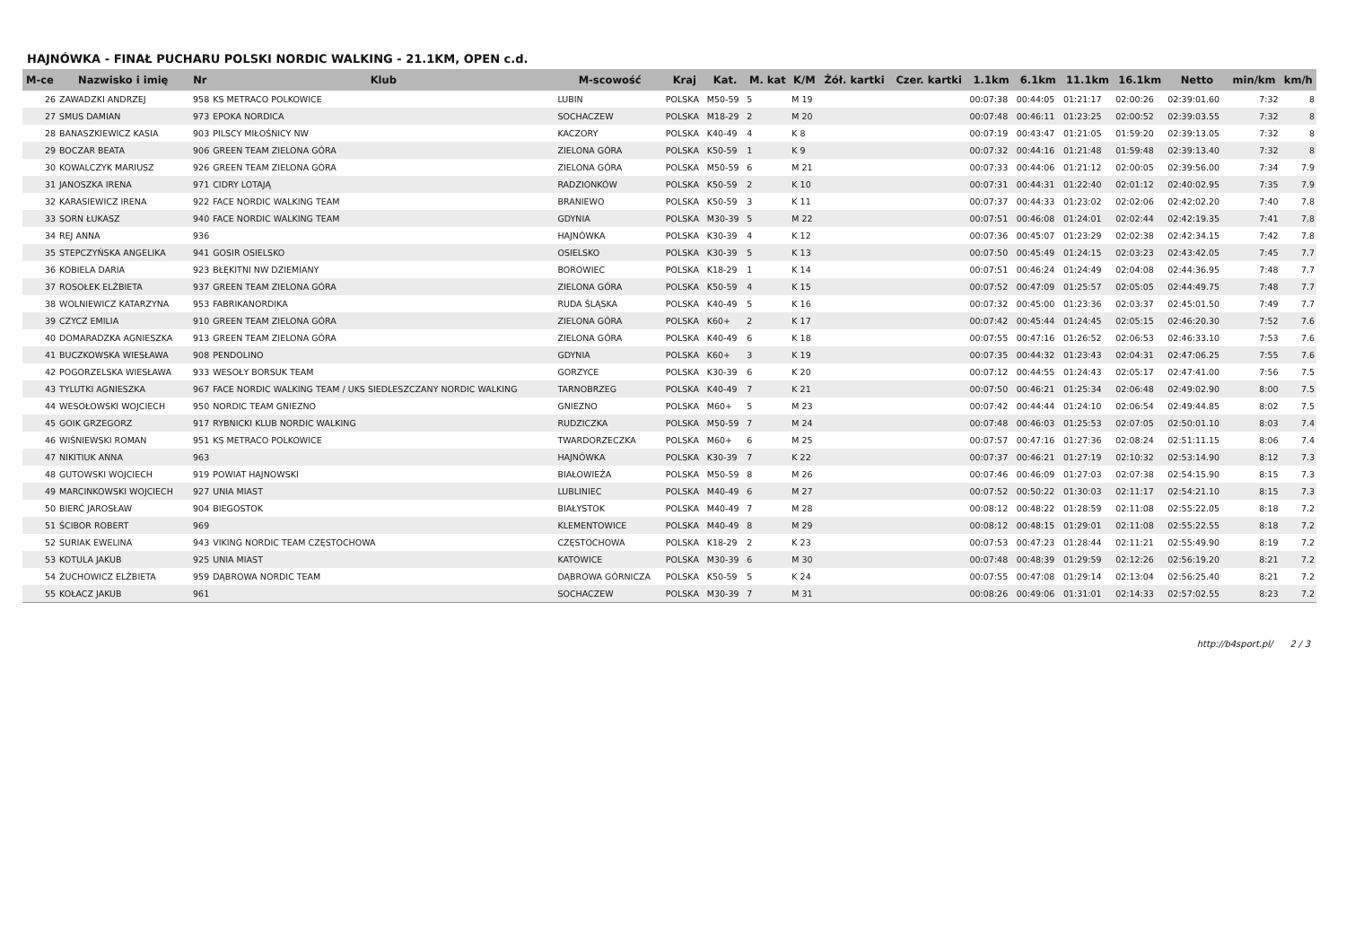HAJNÓWKA - FINAŁ PUCHARU POLSKI NORDIC WALKING - 21.1KM, OPEN c.d.
| M-ce | Nazwisko i imię | Nr | Klub | M-scowość | Kraj | Kat. | M. kat | K/M | Żół. kartki | Czer. kartki | 1.1km | 6.1km | 11.1km | 16.1km | Netto | min/km | km/h |
| --- | --- | --- | --- | --- | --- | --- | --- | --- | --- | --- | --- | --- | --- | --- | --- | --- | --- |
| 26 | ZAWADZKI ANDRZEJ | 958 | KS METRACO POLKOWICE | LUBIN | POLSKA | M50-59 | 5 | M 19 | | | 00:07:38 | 00:44:05 | 01:21:17 | 02:00:26 | 02:39:01.60 | 7:32 | 8 |
| 27 | SMUS DAMIAN | 973 | EPOKA NORDICA | SOCHACZEW | POLSKA | M18-29 | 2 | M 20 | | | 00:07:48 | 00:46:11 | 01:23:25 | 02:00:52 | 02:39:03.55 | 7:32 | 8 |
| 28 | BANASZKIEWICZ KASIA | 903 | PILSCY MIŁOŚNICY NW | KACZORY | POLSKA | K40-49 | 4 | K 8 | | | 00:07:19 | 00:43:47 | 01:21:05 | 01:59:20 | 02:39:13.05 | 7:32 | 8 |
| 29 | BOCZAR BEATA | 906 | GREEN TEAM ZIELONA GÓRA | ZIELONA GÓRA | POLSKA | K50-59 | 1 | K 9 | | | 00:07:32 | 00:44:16 | 01:21:48 | 01:59:48 | 02:39:13.40 | 7:32 | 8 |
| 30 | KOWALCZYK MARIUSZ | 926 | GREEN TEAM ZIELONA GÓRA | ZIELONA GÓRA | POLSKA | M50-59 | 6 | M 21 | | | 00:07:33 | 00:44:06 | 01:21:12 | 02:00:05 | 02:39:56.00 | 7:34 | 7.9 |
| 31 | JANOSZKA IRENA | 971 | CIDRY LOTAJĄ | RADZIONKÓW | POLSKA | K50-59 | 2 | K 10 | | | 00:07:31 | 00:44:31 | 01:22:40 | 02:01:12 | 02:40:02.95 | 7:35 | 7.9 |
| 32 | KARASIEWICZ IRENA | 922 | FACE NORDIC WALKING TEAM | BRANIEWO | POLSKA | K50-59 | 3 | K 11 | | | 00:07:37 | 00:44:33 | 01:23:02 | 02:02:06 | 02:42:02.20 | 7:40 | 7.8 |
| 33 | SORN ŁUKASZ | 940 | FACE NORDIC WALKING TEAM | GDYNIA | POLSKA | M30-39 | 5 | M 22 | | | 00:07:51 | 00:46:08 | 01:24:01 | 02:02:44 | 02:42:19.35 | 7:41 | 7.8 |
| 34 | REJ ANNA | 936 | | HAJNÓWKA | POLSKA | K30-39 | 4 | K 12 | | | 00:07:36 | 00:45:07 | 01:23:29 | 02:02:38 | 02:42:34.15 | 7:42 | 7.8 |
| 35 | STEPCZYŃSKA ANGELIKA | 941 | GOSIR OSIELSKO | OSIELSKO | POLSKA | K30-39 | 5 | K 13 | | | 00:07:50 | 00:45:49 | 01:24:15 | 02:03:23 | 02:43:42.05 | 7:45 | 7.7 |
| 36 | KOBIELA DARIA | 923 | BŁĘKITNI NW DZIEMIANY | BOROWIEC | POLSKA | K18-29 | 1 | K 14 | | | 00:07:51 | 00:46:24 | 01:24:49 | 02:04:08 | 02:44:36.95 | 7:48 | 7.7 |
| 37 | ROSOŁEK ELŻBIETA | 937 | GREEN TEAM ZIELONA GÓRA | ZIELONA GÓRA | POLSKA | K50-59 | 4 | K 15 | | | 00:07:52 | 00:47:09 | 01:25:57 | 02:05:05 | 02:44:49.75 | 7:48 | 7.7 |
| 38 | WOLNIEWICZ KATARZYNA | 953 | FABRIKANORDIKA | RUDA ŚLĄSKA | POLSKA | K40-49 | 5 | K 16 | | | 00:07:32 | 00:45:00 | 01:23:36 | 02:03:37 | 02:45:01.50 | 7:49 | 7.7 |
| 39 | CZYCZ EMILIA | 910 | GREEN TEAM ZIELONA GÓRA | ZIELONA GÓRA | POLSKA | K60+ | 2 | K 17 | | | 00:07:42 | 00:45:44 | 01:24:45 | 02:05:15 | 02:46:20.30 | 7:52 | 7.6 |
| 40 | DOMARADZKA AGNIESZKA | 913 | GREEN TEAM ZIELONA GÓRA | ZIELONA GÓRA | POLSKA | K40-49 | 6 | K 18 | | | 00:07:55 | 00:47:16 | 01:26:52 | 02:06:53 | 02:46:33.10 | 7:53 | 7.6 |
| 41 | BUCZKOWSKA WIESŁAWA | 908 | PENDOLINO | GDYNIA | POLSKA | K60+ | 3 | K 19 | | | 00:07:35 | 00:44:32 | 01:23:43 | 02:04:31 | 02:47:06.25 | 7:55 | 7.6 |
| 42 | POGORZELSKA WIESŁAWA | 933 | WESOŁY BORSUK TEAM | GORZYCE | POLSKA | K30-39 | 6 | K 20 | | | 00:07:12 | 00:44:55 | 01:24:43 | 02:05:17 | 02:47:41.00 | 7:56 | 7.5 |
| 43 | TYLUTKI AGNIESZKA | 967 | FACE NORDIC WALKING TEAM / UKS SIEDLESZCZANY NORDIC WALKING | TARNOBRZEG | POLSKA | K40-49 | 7 | K 21 | | | 00:07:50 | 00:46:21 | 01:25:34 | 02:06:48 | 02:49:02.90 | 8:00 | 7.5 |
| 44 | WESOŁOWSKI WOJCIECH | 950 | NORDIC TEAM GNIEZNO | GNIEZNO | POLSKA | M60+ | 5 | M 23 | | | 00:07:42 | 00:44:44 | 01:24:10 | 02:06:54 | 02:49:44.85 | 8:02 | 7.5 |
| 45 | GOIK GRZEGORZ | 917 | RYBNICKI KLUB NORDIC WALKING | RUDZICZKA | POLSKA | M50-59 | 7 | M 24 | | | 00:07:48 | 00:46:03 | 01:25:53 | 02:07:05 | 02:50:01.10 | 8:03 | 7.4 |
| 46 | WIŚNIEWSKI ROMAN | 951 | KS METRACO POLKOWICE | TWARDORZECZKA | POLSKA | M60+ | 6 | M 25 | | | 00:07:57 | 00:47:16 | 01:27:36 | 02:08:24 | 02:51:11.15 | 8:06 | 7.4 |
| 47 | NIKITIUK ANNA | 963 | | HAJNÓWKA | POLSKA | K30-39 | 7 | K 22 | | | 00:07:37 | 00:46:21 | 01:27:19 | 02:10:32 | 02:53:14.90 | 8:12 | 7.3 |
| 48 | GUTOWSKI WOJCIECH | 919 | POWIAT HAJNOWSKI | BIAŁOWIEŻA | POLSKA | M50-59 | 8 | M 26 | | | 00:07:46 | 00:46:09 | 01:27:03 | 02:07:38 | 02:54:15.90 | 8:15 | 7.3 |
| 49 | MARCINKOWSKI WOJCIECH | 927 | UNIA MIAST | LUBLINIEC | POLSKA | M40-49 | 6 | M 27 | | | 00:07:52 | 00:50:22 | 01:30:03 | 02:11:17 | 02:54:21.10 | 8:15 | 7.3 |
| 50 | BIERĆ JAROSŁAW | 904 | BIEGOSTOK | BIAŁYSTOK | POLSKA | M40-49 | 7 | M 28 | | | 00:08:12 | 00:48:22 | 01:28:59 | 02:11:08 | 02:55:22.05 | 8:18 | 7.2 |
| 51 | ŚCIBOR ROBERT | 969 | | KLEMENTOWICE | POLSKA | M40-49 | 8 | M 29 | | | 00:08:12 | 00:48:15 | 01:29:01 | 02:11:08 | 02:55:22.55 | 8:18 | 7.2 |
| 52 | SURIAK EWELINA | 943 | VIKING NORDIC TEAM CZĘSTOCHOWA | CZĘSTOCHOWA | POLSKA | K18-29 | 2 | K 23 | | | 00:07:53 | 00:47:23 | 01:28:44 | 02:11:21 | 02:55:49.90 | 8:19 | 7.2 |
| 53 | KOTULA JAKUB | 925 | UNIA MIAST | KATOWICE | POLSKA | M30-39 | 6 | M 30 | | | 00:07:48 | 00:48:39 | 01:29:59 | 02:12:26 | 02:56:19.20 | 8:21 | 7.2 |
| 54 | ŻUCHOWICZ ELŻBIETA | 959 | DĄBROWA NORDIC TEAM | DĄBROWA GÓRNICZA | POLSKA | K50-59 | 5 | K 24 | | | 00:07:55 | 00:47:08 | 01:29:14 | 02:13:04 | 02:56:25.40 | 8:21 | 7.2 |
| 55 | KOŁACZ JAKUB | 961 | | SOCHACZEW | POLSKA | M30-39 | 7 | M 31 | | | 00:08:26 | 00:49:06 | 01:31:01 | 02:14:33 | 02:57:02.55 | 8:23 | 7.2 |
http://b4sport.pl/ 2 / 3